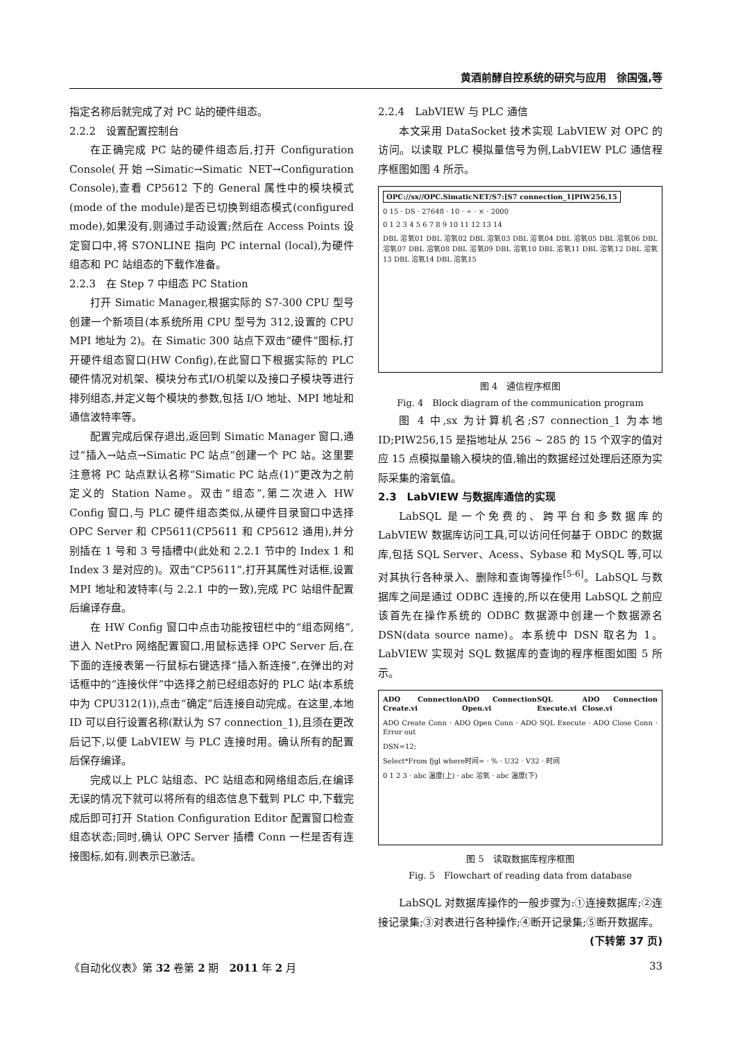黄酒前酵自控系统的研究与应用　徐国强,等
指定名称后就完成了对 PC 站的硬件组态。
2.2.2　设置配置控制台
在正确完成 PC 站的硬件组态后,打开 Configuration Console(开始→Simatic→Simatic NET→Configuration Console),查看 CP5612 下的 General 属性中的模块模式(mode of the module)是否已切换到组态模式(configured mode),如果没有,则通过手动设置;然后在 Access Points 设定窗口中,将 S7ONLINE 指向 PC internal (local),为硬件组态和 PC 站组态的下载作准备。
2.2.3　在 Step 7 中组态 PC Station
打开 Simatic Manager,根据实际的 S7-300 CPU 型号创建一个新项目(本系统所用 CPU 型号为 312,设置的 CPU MPI 地址为 2)。在 Simatic 300 站点下双击“硬件”图标,打开硬件组态窗口(HW Config),在此窗口下根据实际的 PLC 硬件情况对机架、模块分布式I/O机架以及接口子模块等进行排列组态,并定义每个模块的参数,包括 I/O 地址、MPI 地址和通信波特率等。
配置完成后保存退出,返回到 Simatic Manager 窗口,通过“插入→站点→Simatic PC 站点”创建一个 PC 站。这里要注意将 PC 站点默认名称“Simatic PC 站点(1)”更改为之前定义的 Station Name。双击“组态”,第二次进入 HW Config 窗口,与 PLC 硬件组态类似,从硬件目录窗口中选择 OPC Server 和 CP5611(CP5611 和 CP5612 通用),并分别插在 1 号和 3 号插槽中(此处和 2.2.1 节中的 Index 1 和 Index 3 是对应的)。双击“CP5611”,打开其属性对话框,设置 MPI 地址和波特率(与 2.2.1 中的一致),完成 PC 站组件配置后编译存盘。
在 HW Config 窗口中点击功能按钮栏中的“组态网络”,进入 NetPro 网络配置窗口,用鼠标选择 OPC Server 后,在下面的连接表第一行鼠标右键选择“插入新连接”,在弹出的对话框中的“连接伙伴”中选择之前已经组态好的 PLC 站(本系统中为 CPU312(1)),点击“确定”后连接自动完成。在这里,本地 ID 可以自行设置名称(默认为 S7 connection_1),且须在更改后记下,以便 LabVIEW 与 PLC 连接时用。确认所有的配置后保存编译。
完成以上 PLC 站组态、PC 站组态和网络组态后,在编译无误的情况下就可以将所有的组态信息下载到 PLC 中,下载完成后即可打开 Station Configuration Editor 配置窗口检查组态状态;同时,确认 OPC Server 插槽 Conn 一栏是否有连接图标,如有,则表示已激活。
2.2.4　LabVIEW 与 PLC 通信
本文采用 DataSocket 技术实现 LabVIEW 对 OPC 的访问。以读取 PLC 模拟量信号为例,LabVIEW PLC 通信程序框图如图 4 所示。
OPC://sx//OPC.SimaticNET/S7:[S7 connection_1]PIW256,15
0 15 · DS · 27648 · 10 · ÷ · × · 2000
0 1 2 3 4 5 6 7 8 9 10 11 12 13 14
DBL 溶氧01 DBL 溶氧02 DBL 溶氧03 DBL 溶氧04 DBL 溶氧05 DBL 溶氧06 DBL 溶氧07 DBL 溶氧08 DBL 溶氧09 DBL 溶氧10 DBL 溶氧11 DBL 溶氧12 DBL 溶氧13 DBL 溶氧14 DBL 溶氧15
图 4　通信程序框图
Fig. 4　Block diagram of the communication program
图 4 中,sx 为计算机名;S7 connection_1 为本地 ID;PIW256,15 是指地址从 256 ~ 285 的 15 个双字的值对应 15 点模拟量输入模块的值,输出的数据经过处理后还原为实际采集的溶氧值。
2.3　LabVIEW 与数据库通信的实现
LabSQL 是一个免费的、跨平台和多数据库的 LabVIEW 数据库访问工具,可以访问任何基于 OBDC 的数据库,包括 SQL Server、Acess、Sybase 和 MySQL 等,可以对其执行各种录入、删除和查询等操作<sup>[5-6]</sup>。LabSQL 与数据库之间是通过 ODBC 连接的,所以在使用 LabSQL 之前应该首先在操作系统的 ODBC 数据源中创建一个数据源名 DSN(data source name)。本系统中 DSN 取名为 1。LabVIEW 实现对 SQL 数据库的查询的程序框图如图 5 所示。
ADO Connection Create.vi ADO Connection Open.vi SQL Execute.vi ADO Connection Close.vi
ADO Create Conn · ADO Open Conn · ADO SQL Execute · ADO Close Conn · Error out
DSN=12;
Select*From fjgl where时间= · % · U32 · V32 · 时间
0 1 2 3 · abc 温度(上) · abc 溶氧 · abc 温度(下)
图 5　读取数据库程序框图
Fig. 5　Flowchart of reading data from database
LabSQL 对数据库操作的一般步骤为:①连接数据库;②连接记录集;③对表进行各种操作;④断开记录集;⑤断开数据库。
(下转第 37 页)
《自动化仪表》第 32 卷第 2 期　2011 年 2 月 33